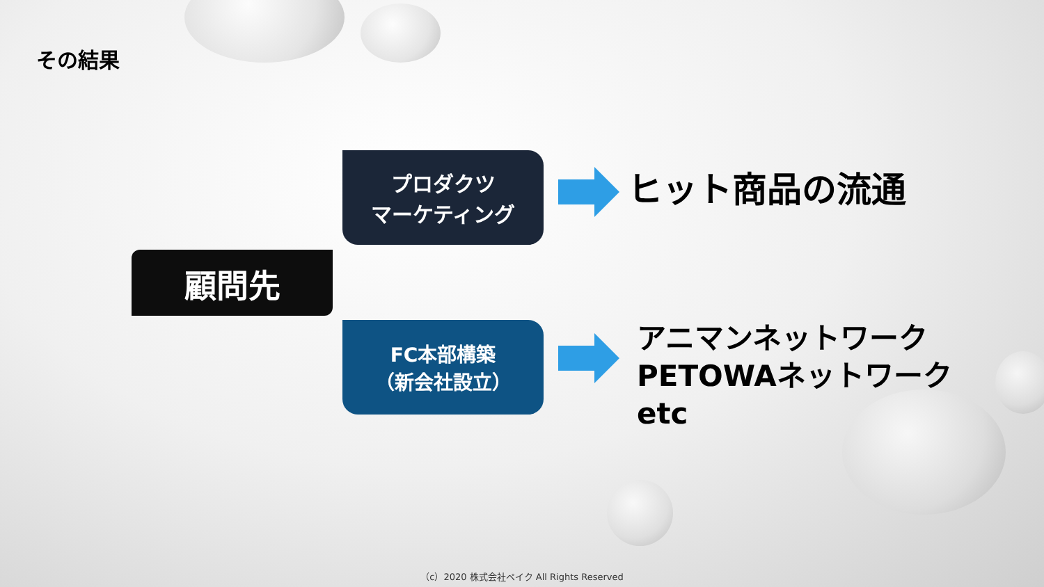その結果
プロダクツ
マーケティング
顧問先
FC本部構築
（新会社設立）
ヒット商品の流通
アニマンネットワーク
PETOWAネットワーク
etc
（c）2020 株式会社ペイク All Rights Reserved